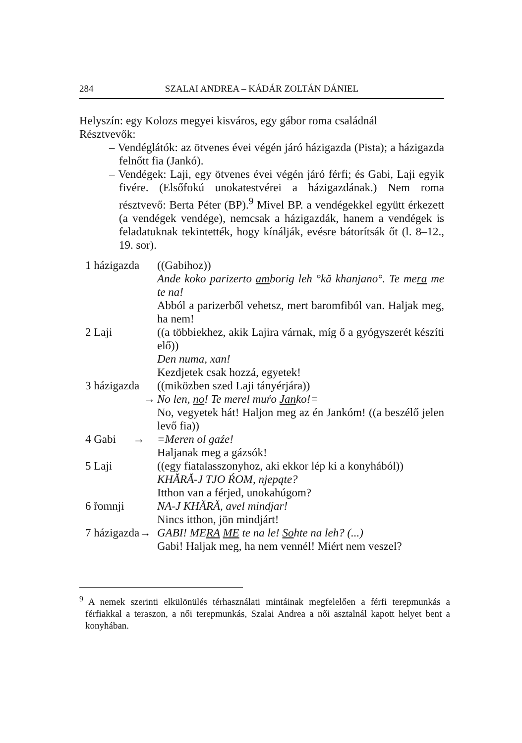284 SZALAI ANDREA – KÁDÁR ZOLTÁN DÁNIEL
Helyszín: egy Kolozs megyei kisváros, egy gábor roma családnál
Résztvevők:
– Vendéglátók: az ötvenes évei végén járó házigazda (Pista); a házigazda felnőtt fia (Jankó).
– Vendégek: Laji, egy ötvenes évei végén járó férfi; és Gabi, Laji egyik fivére. (Elsőfokú unokatestvérei a házigazdának.) Nem roma résztvevő: Berta Péter (BP).<sup>9</sup> Mivel BP. a vendégekkel együtt érkezett (a vendégek vendége), nemcsak a házigazdák, hanem a vendégek is feladatuknak tekintették, hogy kínálják, evésre bátorítsák őt (l. 8–12., 19. sor).
1 házigazda ((Gabihoz))
Ande koko parizerto amborig leh °kă khanjano°. Te mera me te na!
Abból a parizerből vehetsz, mert baromfiból van. Haljak meg, ha nem!
2 Laji ((a többiekhez, akik Lajira várnak, míg ő a gyógyszerét készíti elő))
Den numa, xan!
Kezdjetek csak hozzá, egyetek!
3 házigazda ((miközben szed Laji tányérjára))
→ No len, no! Te merel muŕo Janko!=
No, vegyetek hát! Haljon meg az én Jankóm! ((a beszélő jelen levő fia))
4 Gabi → =Meren ol gaźe!
Haljanak meg a gázsók!
5 Laji ((egy fiatalasszonyhoz, aki ekkor lép ki a konyhából))
KHĂRĂ-J TJO ŔOM, njepąte?
Itthon van a férjed, unokahúgom?
6 řomnji NA-J KHĂRĂ, avel mindjar!
Nincs itthon, jön mindjárt!
7 házigazda→ GABI! MERA ME te na le! Sohte na leh? (...)
Gabi! Haljak meg, ha nem vennél! Miért nem veszel?
<sup>9</sup> A nemek szerinti elkülönülés térhasználati mintáinak megfelelően a férfi terepmunkás a férfiakkal a teraszon, a női terepmunkás, Szalai Andrea a női asztalnál kapott helyet bent a konyhában.